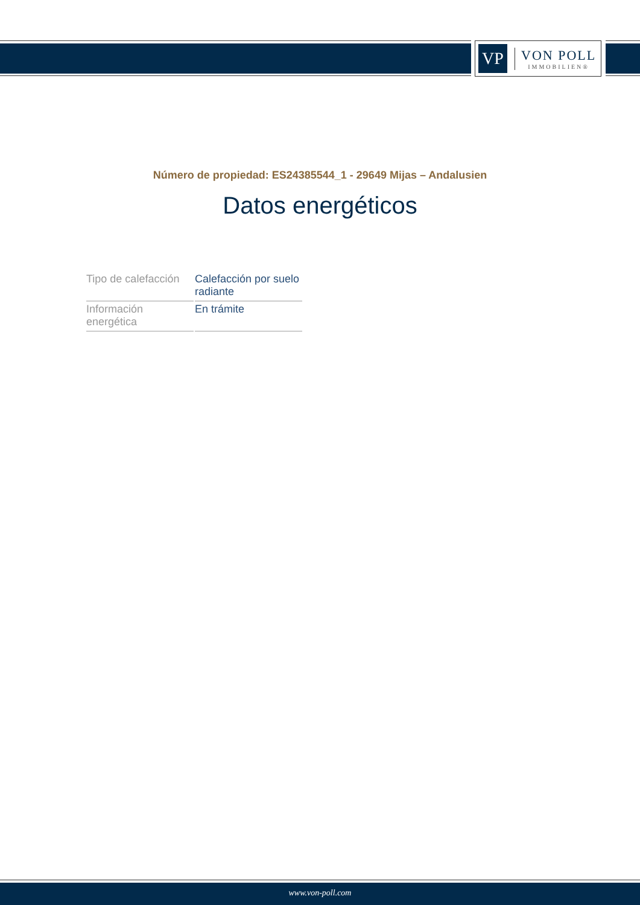VP
VON POLL
IMMOBILIEN®
Número de propiedad: ES24385544_1 - 29649 Mijas – Andalusien
Datos energéticos
| Tipo de calefacción | Calefacción por suelo radiante |
| Información energética | En trámite |
www.von-poll.com